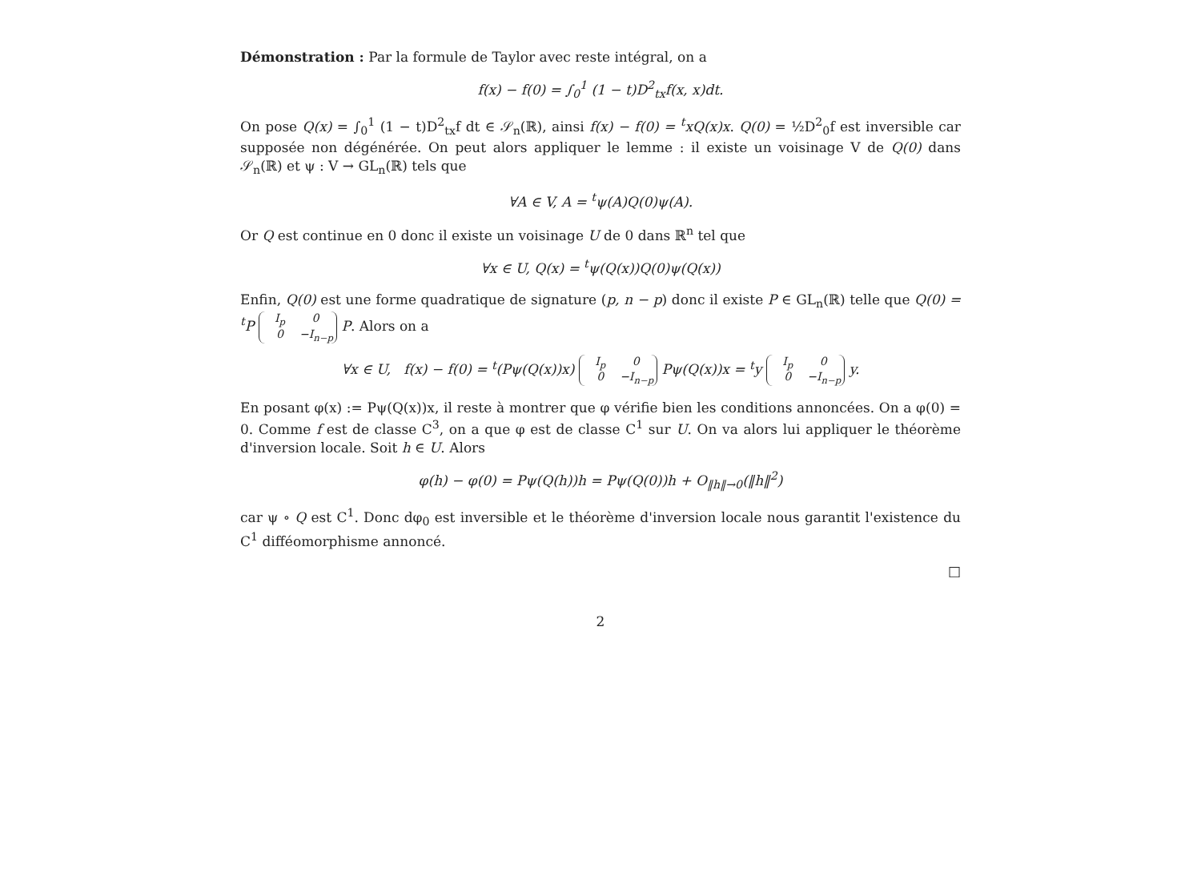Démonstration : Par la formule de Taylor avec reste intégral, on a
f(x) − f(0) = ∫<sub>0</sub><sup>1</sup> (1 − t)D<sup>2</sup><sub>tx</sub>f(x, x)dt.
On pose Q(x) = ∫<sub>0</sub><sup>1</sup> (1 − t)D<sup>2</sup><sub>tx</sub>f dt ∈ 𝒮<sub>n</sub>(ℝ), ainsi f(x) − f(0) = <sup>t</sup>xQ(x)x. Q(0) = ½D<sup>2</sup><sub>0</sub>f est inversible car supposée non dégénérée. On peut alors appliquer le lemme : il existe un voisinage V de Q(0) dans 𝒮<sub>n</sub>(ℝ) et ψ : V → GL<sub>n</sub>(ℝ) tels que
∀A ∈ V, A = <sup>t</sup>ψ(A)Q(0)ψ(A).
Or Q est continue en 0 donc il existe un voisinage U de 0 dans ℝ<sup>n</sup> tel que
∀x ∈ U, Q(x) = <sup>t</sup>ψ(Q(x))Q(0)ψ(Q(x))
Enfin, Q(0) est une forme quadratique de signature (p, n − p) donc il existe P ∈ GL<sub>n</sub>(ℝ) telle que Q(0) = <sup>t</sup>P I<sub>p</sub> 0
0 −I<sub>n−p</sub> P. Alors on a
∀x ∈ U, f(x) − f(0) = <sup>t</sup>(Pψ(Q(x))x) I<sub>p</sub> 0
0 −I<sub>n−p</sub> Pψ(Q(x))x = <sup>t</sup>y I<sub>p</sub> 0
0 −I<sub>n−p</sub> y.
En posant φ(x) := Pψ(Q(x))x, il reste à montrer que φ vérifie bien les conditions annoncées. On a φ(0) = 0. Comme f est de classe C<sup>3</sup>, on a que φ est de classe C<sup>1</sup> sur U. On va alors lui appliquer le théorème d'inversion locale. Soit h ∈ U. Alors
φ(h) − φ(0) = Pψ(Q(h))h = Pψ(Q(0))h + O<sub>‖h‖→0</sub>(‖h‖<sup>2</sup>)
car ψ ∘ Q est C<sup>1</sup>. Donc dφ<sub>0</sub> est inversible et le théorème d'inversion locale nous garantit l'existence du C<sup>1</sup> difféomorphisme annoncé.
□
2